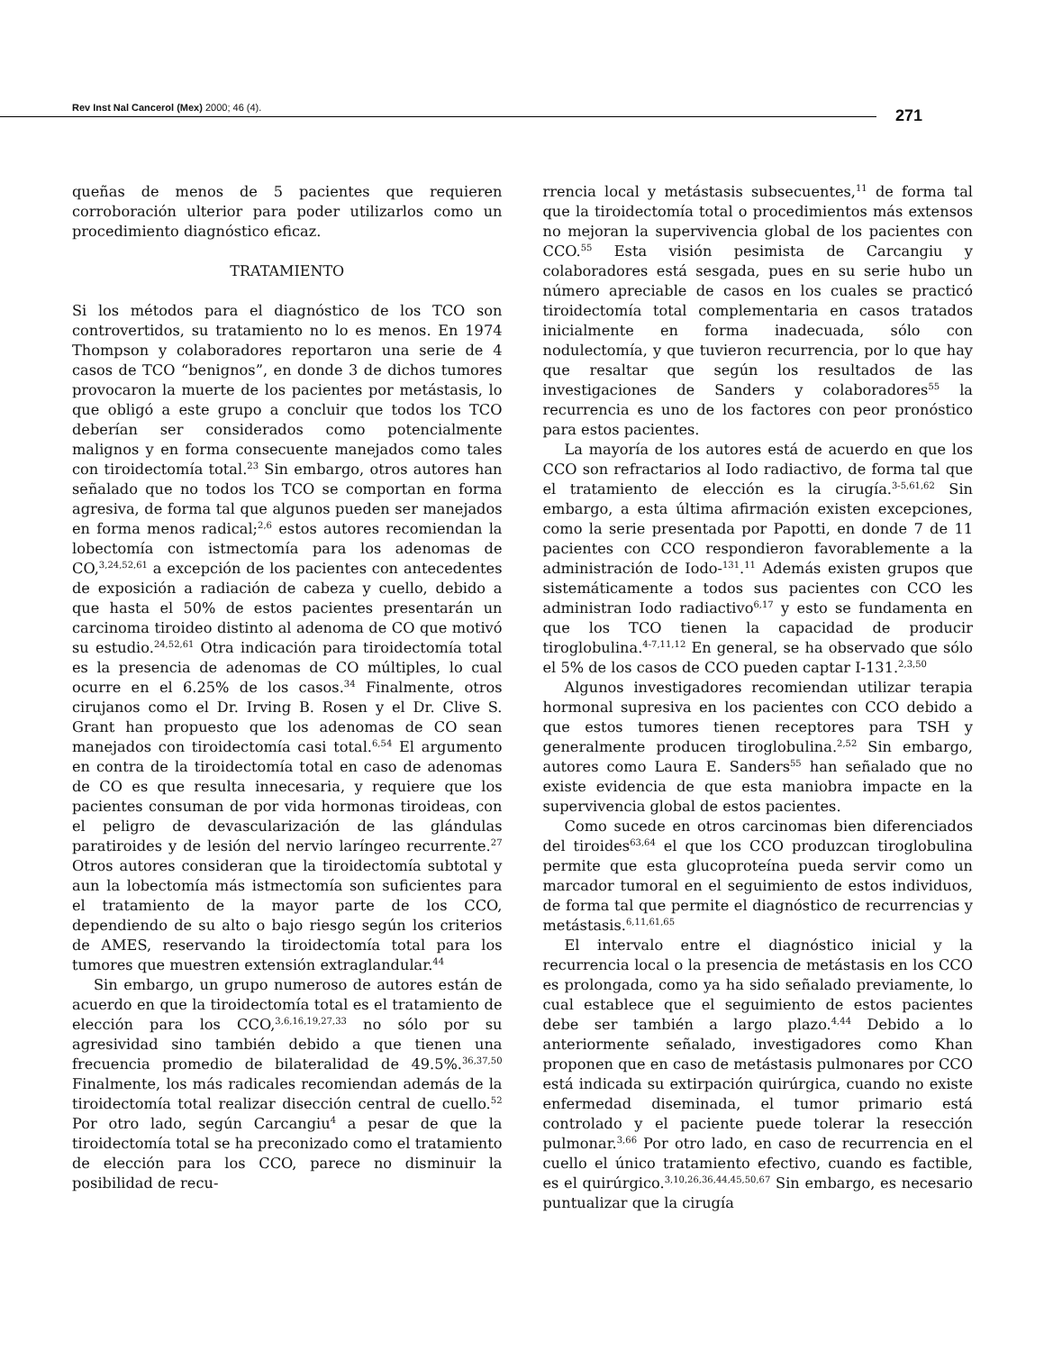Rev Inst Nal Cancerol (Mex) 2000; 46 (4). 271
queñas de menos de 5 pacientes que requieren corroboración ulterior para poder utilizarlos como un procedimiento diagnóstico eficaz.
TRATAMIENTO
Si los métodos para el diagnóstico de los TCO son controvertidos, su tratamiento no lo es menos. En 1974 Thompson y colaboradores reportaron una serie de 4 casos de TCO “benignos”, en donde 3 de dichos tumores provocaron la muerte de los pacientes por metástasis, lo que obligó a este grupo a concluir que todos los TCO deberían ser considerados como potencialmente malignos y en forma consecuente manejados como tales con tiroidectomía total.<sup>23</sup> Sin embargo, otros autores han señalado que no todos los TCO se comportan en forma agresiva, de forma tal que algunos pueden ser manejados en forma menos radical;<sup>2,6</sup> estos autores recomiendan la lobectomía con istmectomía para los adenomas de CO,<sup>3,24,52,61</sup> a excepción de los pacientes con antecedentes de exposición a radiación de cabeza y cuello, debido a que hasta el 50% de estos pacientes presentarán un carcinoma tiroideo distinto al adenoma de CO que motivó su estudio.<sup>24,52,61</sup> Otra indicación para tiroidectomía total es la presencia de adenomas de CO múltiples, lo cual ocurre en el 6.25% de los casos.<sup>34</sup> Finalmente, otros cirujanos como el Dr. Irving B. Rosen y el Dr. Clive S. Grant han propuesto que los adenomas de CO sean manejados con tiroidectomía casi total.<sup>6,54</sup> El argumento en contra de la tiroidectomía total en caso de adenomas de CO es que resulta innecesaria, y requiere que los pacientes consuman de por vida hormonas tiroideas, con el peligro de devascularización de las glándulas paratiroides y de lesión del nervio laríngeo recurrente.<sup>27</sup> Otros autores consideran que la tiroidectomía subtotal y aun la lobectomía más istmectomía son suficientes para el tratamiento de la mayor parte de los CCO, dependiendo de su alto o bajo riesgo según los criterios de AMES, reservando la tiroidectomía total para los tumores que muestren extensión extraglandular.<sup>44</sup>
Sin embargo, un grupo numeroso de autores están de acuerdo en que la tiroidectomía total es el tratamiento de elección para los CCO,<sup>3,6,16,19,27,33</sup> no sólo por su agresividad sino también debido a que tienen una frecuencia promedio de bilateralidad de 49.5%.<sup>36,37,50</sup> Finalmente, los más radicales recomiendan además de la tiroidectomía total realizar disección central de cuello.<sup>52</sup> Por otro lado, según Carcangiu<sup>4</sup> a pesar de que la tiroidectomía total se ha preconizado como el tratamiento de elección para los CCO, parece no disminuir la posibilidad de recu-
rrencia local y metástasis subsecuentes,<sup>11</sup> de forma tal que la tiroidectomía total o procedimientos más extensos no mejoran la supervivencia global de los pacientes con CCO.<sup>55</sup> Esta visión pesimista de Carcangiu y colaboradores está sesgada, pues en su serie hubo un número apreciable de casos en los cuales se practicó tiroidectomía total complementaria en casos tratados inicialmente en forma inadecuada, sólo con nodulectomía, y que tuvieron recurrencia, por lo que hay que resaltar que según los resultados de las investigaciones de Sanders y colaboradores<sup>55</sup> la recurrencia es uno de los factores con peor pronóstico para estos pacientes.
La mayoría de los autores está de acuerdo en que los CCO son refractarios al Iodo radiactivo, de forma tal que el tratamiento de elección es la cirugía.<sup>3-5,61,62</sup> Sin embargo, a esta última afirmación existen excepciones, como la serie presentada por Papotti, en donde 7 de 11 pacientes con CCO respondieron favorablemente a la administración de Iodo-<sup>131</sup>.<sup>11</sup> Además existen grupos que sistemáticamente a todos sus pacientes con CCO les administran Iodo radiactivo<sup>6,17</sup> y esto se fundamenta en que los TCO tienen la capacidad de producir tiroglobulina.<sup>4-7,11,12</sup> En general, se ha observado que sólo el 5% de los casos de CCO pueden captar I-131.<sup>2,3,50</sup>
Algunos investigadores recomiendan utilizar terapia hormonal supresiva en los pacientes con CCO debido a que estos tumores tienen receptores para TSH y generalmente producen tiroglobulina.<sup>2,52</sup> Sin embargo, autores como Laura E. Sanders<sup>55</sup> han señalado que no existe evidencia de que esta maniobra impacte en la supervivencia global de estos pacientes.
Como sucede en otros carcinomas bien diferenciados del tiroides<sup>63,64</sup> el que los CCO produzcan tiroglobulina permite que esta glucoproteína pueda servir como un marcador tumoral en el seguimiento de estos individuos, de forma tal que permite el diagnóstico de recurrencias y metástasis.<sup>6,11,61,65</sup>
El intervalo entre el diagnóstico inicial y la recurrencia local o la presencia de metástasis en los CCO es prolongada, como ya ha sido señalado previamente, lo cual establece que el seguimiento de estos pacientes debe ser también a largo plazo.<sup>4,44</sup> Debido a lo anteriormente señalado, investigadores como Khan proponen que en caso de metástasis pulmonares por CCO está indicada su extirpación quirúrgica, cuando no existe enfermedad diseminada, el tumor primario está controlado y el paciente puede tolerar la resección pulmonar.<sup>3,66</sup> Por otro lado, en caso de recurrencia en el cuello el único tratamiento efectivo, cuando es factible, es el quirúrgico.<sup>3,10,26,36,44,45,50,67</sup> Sin embargo, es necesario puntualizar que la cirugía